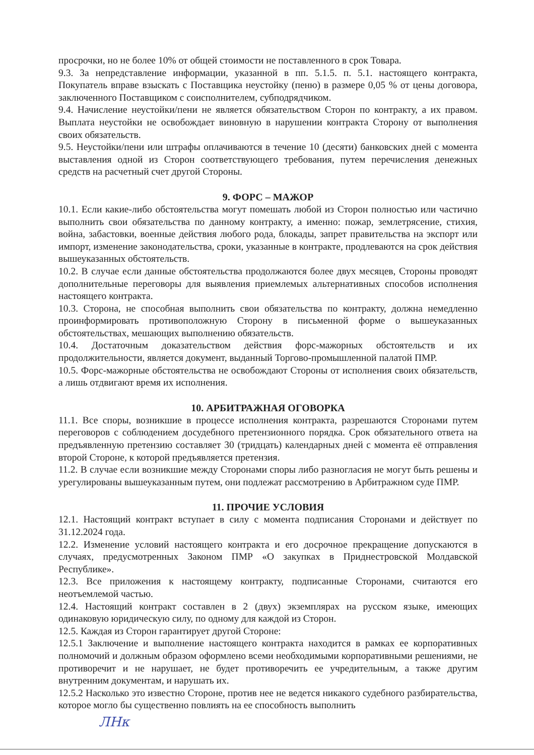просрочки, но не более 10% от общей стоимости не поставленного в срок Товара.
9.3. За непредставление информации, указанной в пп. 5.1.5. п. 5.1. настоящего контракта, Покупатель вправе взыскать с Поставщика неустойку (пеню) в размере 0,05 % от цены договора, заключенного Поставщиком с соисполнителем, субподрядчиком.
9.4. Начисление неустойки/пени не является обязательством Сторон по контракту, а их правом. Выплата неустойки не освобождает виновную в нарушении контракта Сторону от выполнения своих обязательств.
9.5. Неустойки/пени или штрафы оплачиваются в течение 10 (десяти) банковских дней с момента выставления одной из Сторон соответствующего требования, путем перечисления денежных средств на расчетный счет другой Стороны.
9. ФОРС – МАЖОР
10.1. Если какие-либо обстоятельства могут помешать любой из Сторон полностью или частично выполнить свои обязательства по данному контракту, а именно: пожар, землетрясение, стихия, война, забастовки, военные действия любого рода, блокады, запрет правительства на экспорт или импорт, изменение законодательства, сроки, указанные в контракте, продлеваются на срок действия вышеуказанных обстоятельств.
10.2. В случае если данные обстоятельства продолжаются более двух месяцев, Стороны проводят дополнительные переговоры для выявления приемлемых альтернативных способов исполнения настоящего контракта.
10.3. Сторона, не способная выполнить свои обязательства по контракту, должна немедленно проинформировать противоположную Сторону в письменной форме о вышеуказанных обстоятельствах, мешающих выполнению обязательств.
10.4. Достаточным доказательством действия форс-мажорных обстоятельств и их продолжительности, является документ, выданный Торгово-промышленной палатой ПМР.
10.5. Форс-мажорные обстоятельства не освобождают Стороны от исполнения своих обязательств, а лишь отдвигают время их исполнения.
10. АРБИТРАЖНАЯ ОГОВОРКА
11.1. Все споры, возникшие в процессе исполнения контракта, разрешаются Сторонами путем переговоров с соблюдением досудебного претензионного порядка. Срок обязательного ответа на предъявленную претензию составляет 30 (тридцать) календарных дней с момента её отправления второй Стороне, к которой предъявляется претензия.
11.2. В случае если возникшие между Сторонами споры либо разногласия не могут быть решены и урегулированы вышеуказанным путем, они подлежат рассмотрению в Арбитражном суде ПМР.
11. ПРОЧИЕ УСЛОВИЯ
12.1. Настоящий контракт вступает в силу с момента подписания Сторонами и действует по 31.12.2024 года.
12.2. Изменение условий настоящего контракта и его досрочное прекращение допускаются в случаях, предусмотренных Законом ПМР «О закупках в Приднестровской Молдавской Республике».
12.3. Все приложения к настоящему контракту, подписанные Сторонами, считаются его неотъемлемой частью.
12.4. Настоящий контракт составлен в 2 (двух) экземплярах на русском языке, имеющих одинаковую юридическую силу, по одному для каждой из Сторон.
12.5. Каждая из Сторон гарантирует другой Стороне:
12.5.1 Заключение и выполнение настоящего контракта находится в рамках ее корпоративных полномочий и должным образом оформлено всеми необходимыми корпоративными решениями, не противоречит и не нарушает, не будет противоречить ее учредительным, а также другим внутренним документам, и нарушать их.
12.5.2 Насколько это известно Стороне, против нее не ведется никакого судебного разбирательства, которое могло бы существенно повлиять на ее способность выполнить
ЛНк